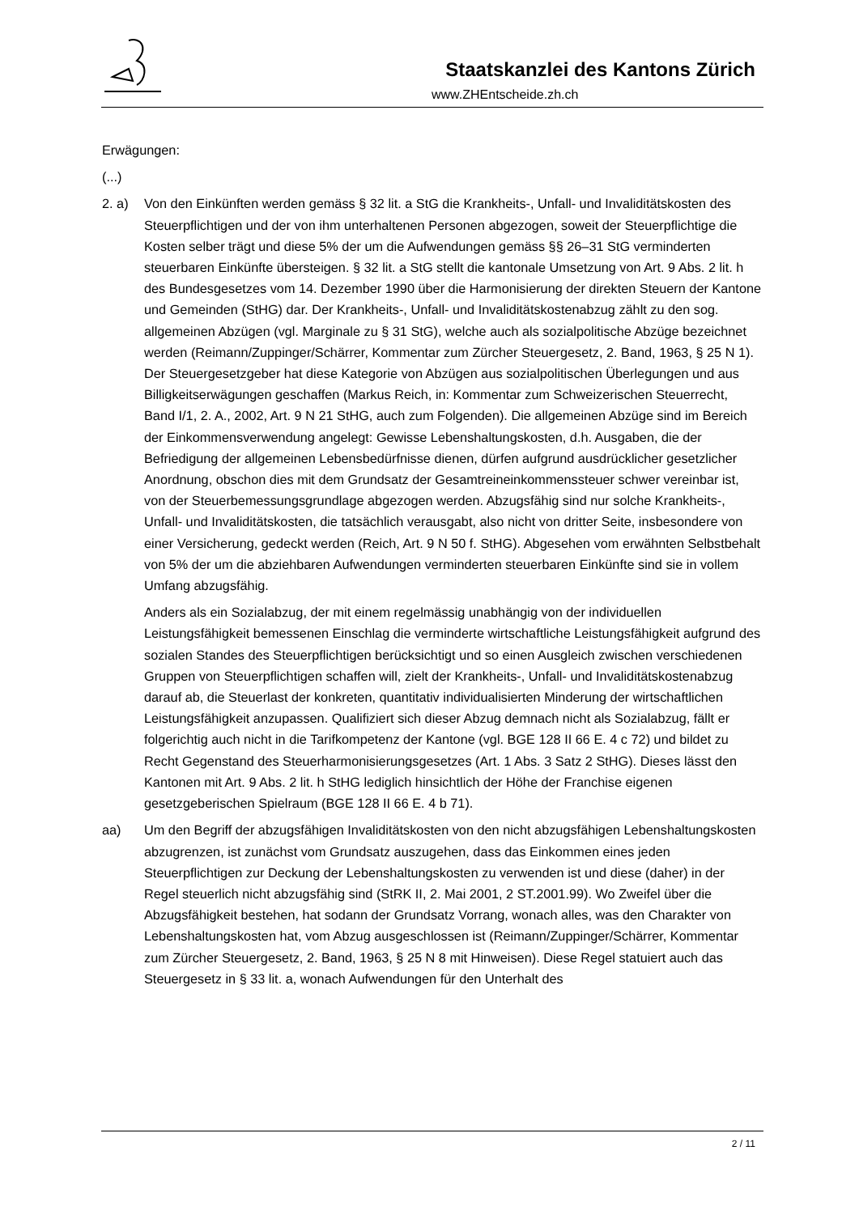Staatskanzlei des Kantons Zürich
www.ZHEntscheide.zh.ch
Erwägungen:
(...)
2. a) Von den Einkünften werden gemäss § 32 lit. a StG die Krankheits-, Unfall- und Invaliditätskosten des Steuerpflichtigen und der von ihm unterhaltenen Personen abgezogen, soweit der Steuerpflichtige die Kosten selber trägt und diese 5% der um die Aufwendungen gemäss §§ 26–31 StG verminderten steuerbaren Einkünfte übersteigen. § 32 lit. a StG stellt die kantonale Umsetzung von Art. 9 Abs. 2 lit. h des Bundesgesetzes vom 14. Dezember 1990 über die Harmonisierung der direkten Steuern der Kantone und Gemeinden (StHG) dar. Der Krankheits-, Unfall- und Invaliditätskostenabzug zählt zu den sog. allgemeinen Abzügen (vgl. Marginale zu § 31 StG), welche auch als sozialpolitische Abzüge bezeichnet werden (Reimann/Zuppinger/Schärrer, Kommentar zum Zürcher Steuergesetz, 2. Band, 1963, § 25 N 1). Der Steuergesetzgeber hat diese Kategorie von Abzügen aus sozialpolitischen Überlegungen und aus Billigkeitserwägungen geschaffen (Markus Reich, in: Kommentar zum Schweizerischen Steuerrecht, Band I/1, 2. A., 2002, Art. 9 N 21 StHG, auch zum Folgenden). Die allgemeinen Abzüge sind im Bereich der Einkommensverwendung angelegt: Gewisse Lebenshaltungskosten, d.h. Ausgaben, die der Befriedigung der allgemeinen Lebensbedürfnisse dienen, dürfen aufgrund ausdrücklicher gesetzlicher Anordnung, obschon dies mit dem Grundsatz der Gesamtreineinkommenssteuer schwer vereinbar ist, von der Steuerbemessungsgrundlage abgezogen werden. Abzugsfähig sind nur solche Krankheits-, Unfall- und Invaliditätskosten, die tatsächlich verausgabt, also nicht von dritter Seite, insbesondere von einer Versicherung, gedeckt werden (Reich, Art. 9 N 50 f. StHG). Abgesehen vom erwähnten Selbstbehalt von 5% der um die abziehbaren Aufwendungen verminderten steuerbaren Einkünfte sind sie in vollem Umfang abzugsfähig.
Anders als ein Sozialabzug, der mit einem regelmässig unabhängig von der individuellen Leistungsfähigkeit bemessenen Einschlag die verminderte wirtschaftliche Leistungsfähigkeit aufgrund des sozialen Standes des Steuerpflichtigen berücksichtigt und so einen Ausgleich zwischen verschiedenen Gruppen von Steuerpflichtigen schaffen will, zielt der Krankheits-, Unfall- und Invaliditätskostenabzug darauf ab, die Steuerlast der konkreten, quantitativ individualisierten Minderung der wirtschaftlichen Leistungsfähigkeit anzupassen. Qualifiziert sich dieser Abzug demnach nicht als Sozialabzug, fällt er folgerichtig auch nicht in die Tarifkompetenz der Kantone (vgl. BGE 128 II 66 E. 4 c 72) und bildet zu Recht Gegenstand des Steuerharmonisierungsgesetzes (Art. 1 Abs. 3 Satz 2 StHG). Dieses lässt den Kantonen mit Art. 9 Abs. 2 lit. h StHG lediglich hinsichtlich der Höhe der Franchise eigenen gesetzgeberischen Spielraum (BGE 128 II 66 E. 4 b 71).
aa) Um den Begriff der abzugsfähigen Invaliditätskosten von den nicht abzugsfähigen Lebenshaltungskosten abzugrenzen, ist zunächst vom Grundsatz auszugehen, dass das Einkommen eines jeden Steuerpflichtigen zur Deckung der Lebenshaltungskosten zu verwenden ist und diese (daher) in der Regel steuerlich nicht abzugsfähig sind (StRK II, 2. Mai 2001, 2 ST.2001.99). Wo Zweifel über die Abzugsfähigkeit bestehen, hat sodann der Grundsatz Vorrang, wonach alles, was den Charakter von Lebenshaltungskosten hat, vom Abzug ausgeschlossen ist (Reimann/Zuppinger/Schärrer, Kommentar zum Zürcher Steuergesetz, 2. Band, 1963, § 25 N 8 mit Hinweisen). Diese Regel statuiert auch das Steuergesetz in § 33 lit. a, wonach Aufwendungen für den Unterhalt des
2 / 11